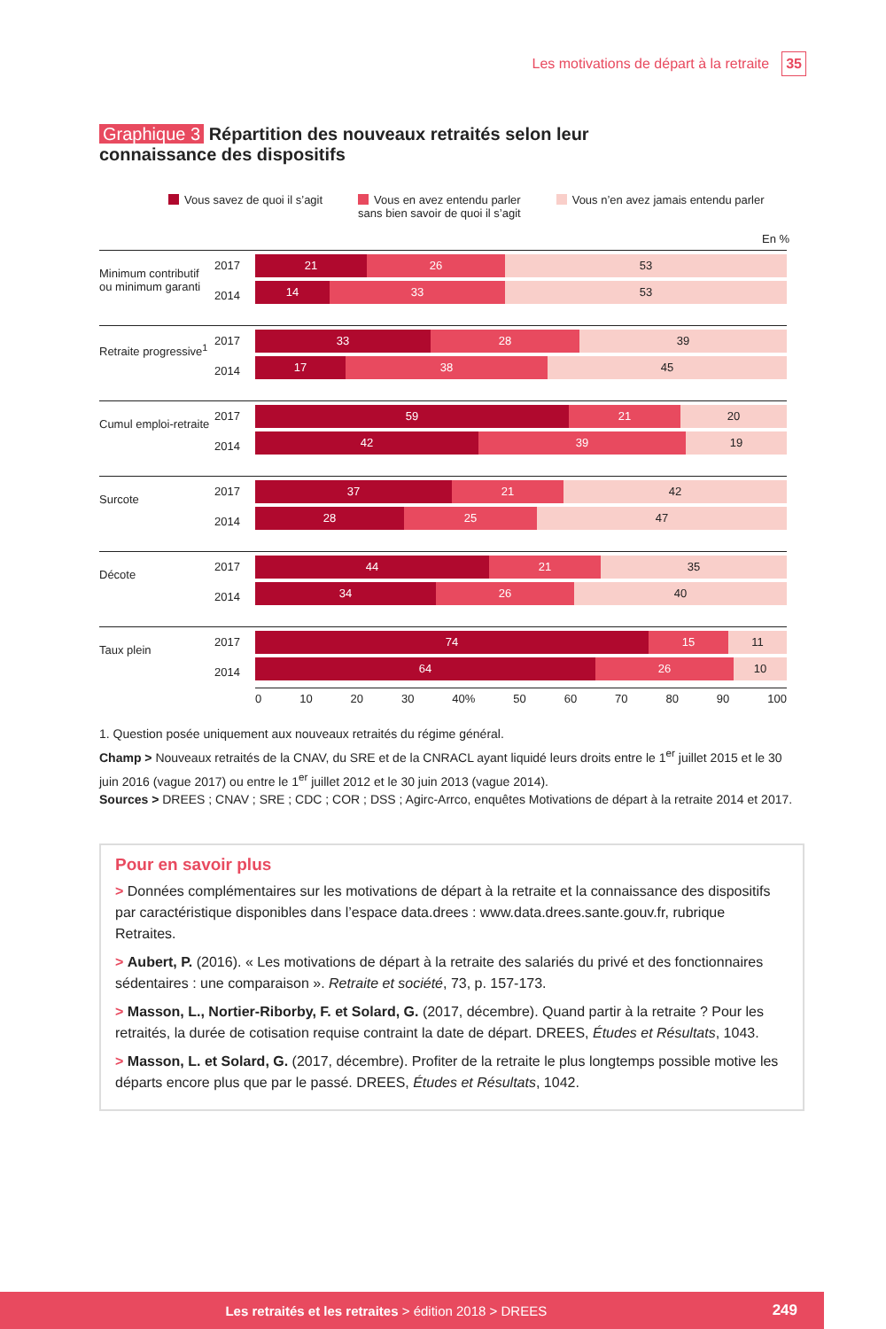Les motivations de départ à la retraite 35
Graphique 3 Répartition des nouveaux retraités selon leur connaissance des dispositifs
Vous savez de quoi il s’agit Vous en avez entendu parler
sans bien savoir de quoi il s’agit
Vous n’en avez jamais entendu parler
En %
Minimum contributif ou minimum garanti
2017
2014
21 26 53
14 33 53
Retraite progressive<sup>1</sup>
2017
2014
33 28 39
17 38 45
Cumul emploi-retraite
2017
2014
59 21 20
42 39 19
Surcote
2017
2014
37 21 42
28 25 47
Décote
2017
2014
44 21 35
34 26 40
Taux plein
2017
2014
74 15 11
64 26 10
0 10 20 30 40% 50 60 70 80 90 100
1. Question posée uniquement aux nouveaux retraités du régime général.
Champ > Nouveaux retraités de la CNAV, du SRE et de la CNRACL ayant liquidé leurs droits entre le 1<sup>er</sup> juillet 2015 et le 30 juin 2016 (vague 2017) ou entre le 1<sup>er</sup> juillet 2012 et le 30 juin 2013 (vague 2014).
Sources > DREES ; CNAV ; SRE ; CDC ; COR ; DSS ; Agirc-Arrco, enquêtes Motivations de départ à la retraite 2014 et 2017.
Pour en savoir plus
> Données complémentaires sur les motivations de départ à la retraite et la connaissance des dispositifs par caractéristique disponibles dans l’espace data.drees : www.data.drees.sante.gouv.fr, rubrique Retraites.
> Aubert, P. (2016). « Les motivations de départ à la retraite des salariés du privé et des fonctionnaires sédentaires : une comparaison ». Retraite et société, 73, p. 157-173.
> Masson, L., Nortier-Riborby, F. et Solard, G. (2017, décembre). Quand partir à la retraite ? Pour les retraités, la durée de cotisation requise contraint la date de départ. DREES, Études et Résultats, 1043.
> Masson, L. et Solard, G. (2017, décembre). Profiter de la retraite le plus longtemps possible motive les départs encore plus que par le passé. DREES, Études et Résultats, 1042.
Les retraités et les retraites > édition 2018 > DREES 249